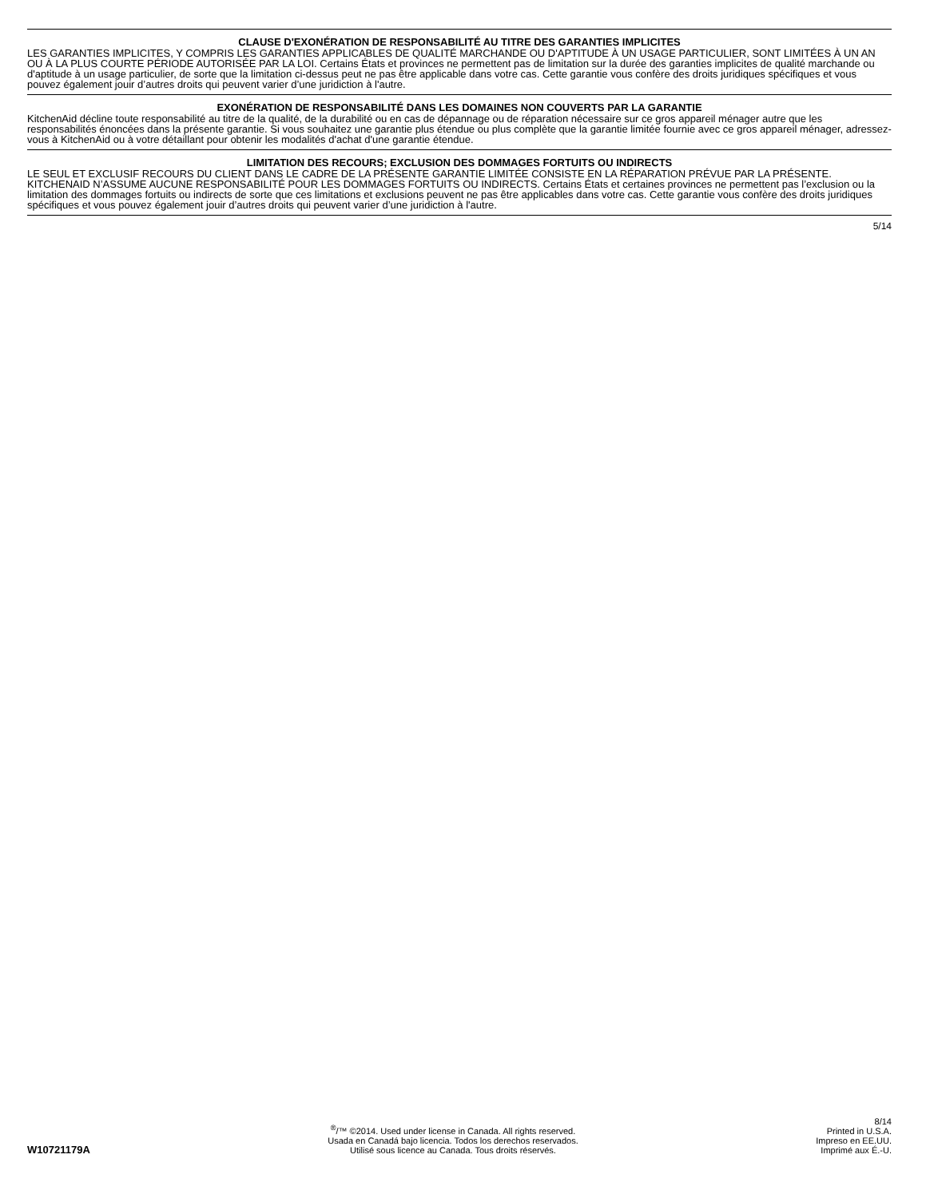CLAUSE D'EXONÉRATION DE RESPONSABILITÉ AU TITRE DES GARANTIES IMPLICITES
LES GARANTIES IMPLICITES, Y COMPRIS LES GARANTIES APPLICABLES DE QUALITÉ MARCHANDE OU D'APTITUDE À UN USAGE PARTICULIER, SONT LIMITÉES À UN AN OU À LA PLUS COURTE PÉRIODE AUTORISÉE PAR LA LOI. Certains États et provinces ne permettent pas de limitation sur la durée des garanties implicites de qualité marchande ou d'aptitude à un usage particulier, de sorte que la limitation ci-dessus peut ne pas être applicable dans votre cas. Cette garantie vous confère des droits juridiques spécifiques et vous pouvez également jouir d’autres droits qui peuvent varier d’une juridiction à l'autre.
EXONÉRATION DE RESPONSABILITÉ DANS LES DOMAINES NON COUVERTS PAR LA GARANTIE
KitchenAid décline toute responsabilité au titre de la qualité, de la durabilité ou en cas de dépannage ou de réparation nécessaire sur ce gros appareil ménager autre que les responsabilités énoncées dans la présente garantie. Si vous souhaitez une garantie plus étendue ou plus complète que la garantie limitée fournie avec ce gros appareil ménager, adressez-vous à KitchenAid ou à votre détaillant pour obtenir les modalités d'achat d'une garantie étendue.
LIMITATION DES RECOURS; EXCLUSION DES DOMMAGES FORTUITS OU INDIRECTS
LE SEUL ET EXCLUSIF RECOURS DU CLIENT DANS LE CADRE DE LA PRÉSENTE GARANTIE LIMITÉE CONSISTE EN LA RÉPARATION PRÉVUE PAR LA PRÉSENTE. KITCHENAID N’ASSUME AUCUNE RESPONSABILITÉ POUR LES DOMMAGES FORTUITS OU INDIRECTS. Certains États et certaines provinces ne permettent pas l’exclusion ou la limitation des dommages fortuits ou indirects de sorte que ces limitations et exclusions peuvent ne pas être applicables dans votre cas. Cette garantie vous confère des droits juridiques spécifiques et vous pouvez également jouir d’autres droits qui peuvent varier d’une juridiction à l'autre.
5/14
W10721179A
<sup>®</sup>/™ ©2014. Used under license in Canada. All rights reserved.
Usada en Canadá bajo licencia. Todos los derechos reservados.
Utilisé sous licence au Canada. Tous droits réservés.
8/14
Printed in U.S.A.
Impreso en EE.UU.
Imprimé aux É.-U.